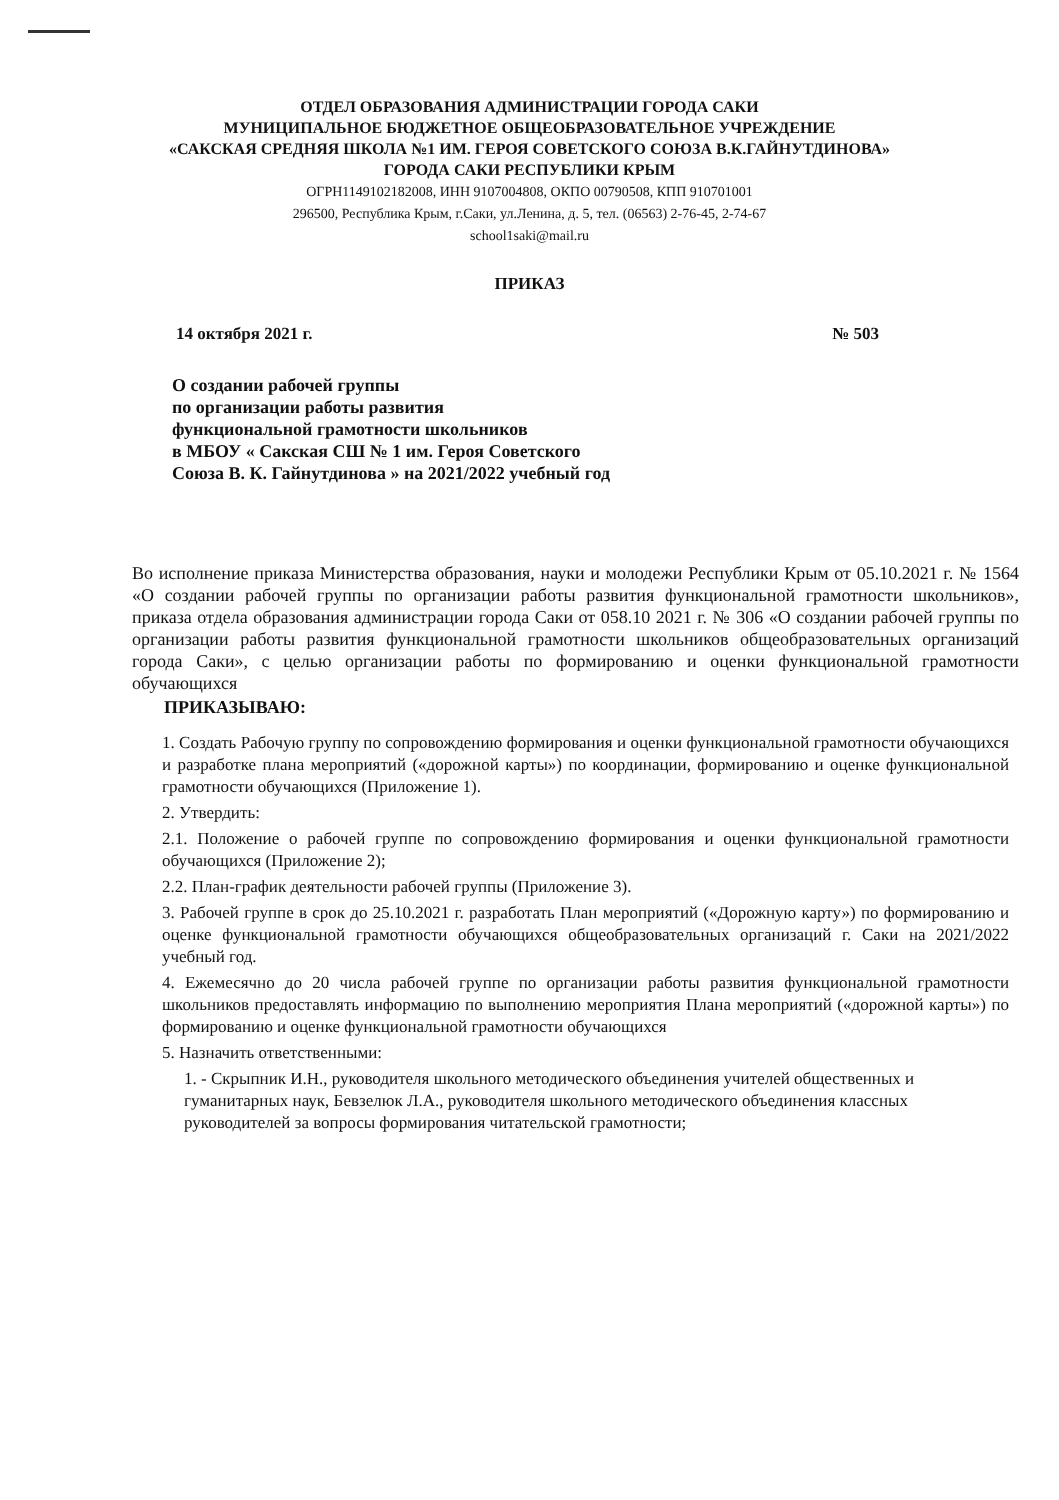ОТДЕЛ ОБРАЗОВАНИЯ АДМИНИСТРАЦИИ ГОРОДА САКИ
МУНИЦИПАЛЬНОЕ БЮДЖЕТНОЕ ОБЩЕОБРАЗОВАТЕЛЬНОЕ УЧРЕЖДЕНИЕ
«САКСКАЯ СРЕДНЯЯ ШКОЛА №1 ИМ. ГЕРОЯ СОВЕТСКОГО СОЮЗА В.К.ГАЙНУТДИНОВА»
ГОРОДА САКИ РЕСПУБЛИКИ КРЫМ
ОГРН1149102182008, ИНН 9107004808, ОКПО 00790508, КПП 910701001
296500, Республика Крым, г.Саки, ул.Ленина, д. 5, тел. (06563) 2-76-45, 2-74-67
school1saki@mail.ru
ПРИКАЗ
14 октября 2021 г. № 503
О создании рабочей группы
по организации работы развития
функциональной грамотности школьников
в МБОУ « Сакская СШ № 1 им. Героя Советского
Союза В. К. Гайнутдинова » на 2021/2022 учебный год
Во исполнение приказа Министерства образования, науки и молодежи Республики Крым от 05.10.2021 г. № 1564 «О создании рабочей группы по организации работы развития функциональной грамотности школьников», приказа отдела образования администрации города Саки от 058.10 2021 г. № 306 «О создании рабочей группы по организации работы развития функциональной грамотности школьников общеобразовательных организаций города Саки», с целью организации работы по формированию и оценки функциональной грамотности обучающихся
ПРИКАЗЫВАЮ:
1. Создать Рабочую группу по сопровождению формирования и оценки функциональной грамотности обучающихся и разработке плана мероприятий («дорожной карты») по координации, формированию и оценке функциональной грамотности обучающихся (Приложение 1).
2. Утвердить:
2.1. Положение о рабочей группе по сопровождению формирования и оценки функциональной грамотности обучающихся (Приложение 2);
2.2. План-график деятельности рабочей группы (Приложение 3).
3. Рабочей группе в срок до 25.10.2021 г. разработать План мероприятий («Дорожную карту») по формированию и оценке функциональной грамотности обучающихся общеобразовательных организаций г. Саки на 2021/2022 учебный год.
4. Ежемесячно до 20 числа рабочей группе по организации работы развития функциональной грамотности школьников предоставлять информацию по выполнению мероприятия Плана мероприятий («дорожной карты») по формированию и оценке функциональной грамотности обучающихся
5. Назначить ответственными:
1. - Скрыпник И.Н., руководителя школьного методического объединения учителей общественных и гуманитарных наук, Бевзелюк Л.А., руководителя школьного методического объединения классных руководителей за вопросы формирования читательской грамотности;